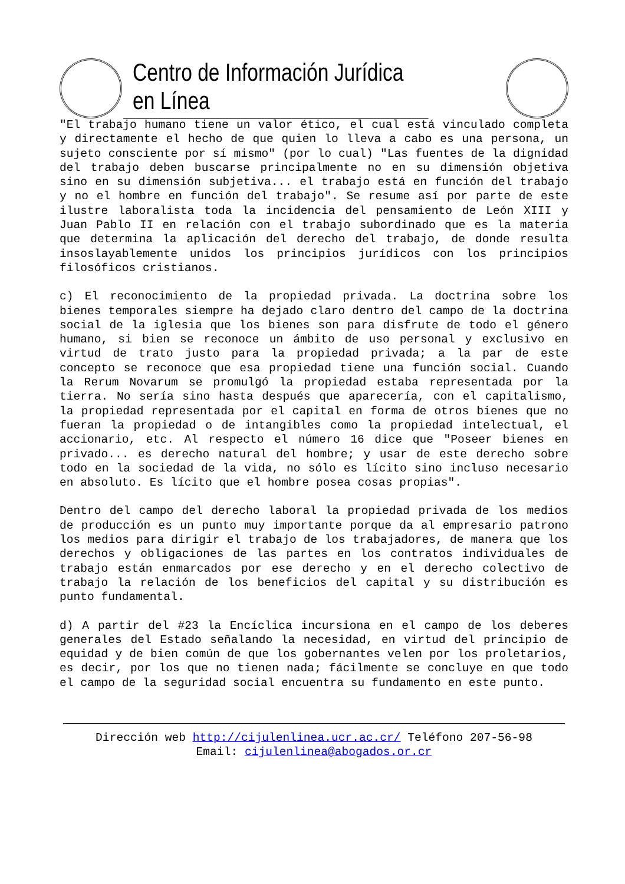Centro de Información Jurídica en Línea
"El trabajo humano tiene un valor ético, el cual está vinculado completa y directamente el hecho de que quien lo lleva a cabo es una persona, un sujeto consciente por sí mismo" (por lo cual) "Las fuentes de la dignidad del trabajo deben buscarse principalmente no en su dimensión objetiva sino en su dimensión subjetiva... el trabajo está en función del trabajo y no el hombre en función del trabajo". Se resume así por parte de este ilustre laboralista toda la incidencia del pensamiento de León XIII y Juan Pablo II en relación con el trabajo subordinado que es la materia que determina la aplicación del derecho del trabajo, de donde resulta insoslayablemente unidos los principios jurídicos con los principios filosóficos cristianos.
c) El reconocimiento de la propiedad privada. La doctrina sobre los bienes temporales siempre ha dejado claro dentro del campo de la doctrina social de la iglesia que los bienes son para disfrute de todo el género humano, si bien se reconoce un ámbito de uso personal y exclusivo en virtud de trato justo para la propiedad privada; a la par de este concepto se reconoce que esa propiedad tiene una función social. Cuando la Rerum Novarum se promulgó la propiedad estaba representada por la tierra. No sería sino hasta después que aparecería, con el capitalismo, la propiedad representada por el capital en forma de otros bienes que no fueran la propiedad o de intangibles como la propiedad intelectual, el accionario, etc. Al respecto el número 16 dice que "Poseer bienes en privado... es derecho natural del hombre; y usar de este derecho sobre todo en la sociedad de la vida, no sólo es lícito sino incluso necesario en absoluto. Es lícito que el hombre posea cosas propias".
Dentro del campo del derecho laboral la propiedad privada de los medios de producción es un punto muy importante porque da al empresario patrono los medios para dirigir el trabajo de los trabajadores, de manera que los derechos y obligaciones de las partes en los contratos individuales de trabajo están enmarcados por ese derecho y en el derecho colectivo de trabajo la relación de los beneficios del capital y su distribución es punto fundamental.
d) A partir del #23 la Encíclica incursiona en el campo de los deberes generales del Estado señalando la necesidad, en virtud del principio de equidad y de bien común de que los gobernantes velen por los proletarios, es decir, por los que no tienen nada; fácilmente se concluye en que todo el campo de la seguridad social encuentra su fundamento en este punto.
Dirección web http://cijulenlinea.ucr.ac.cr/ Teléfono 207-56-98
Email: cijulenlinea@abogados.or.cr